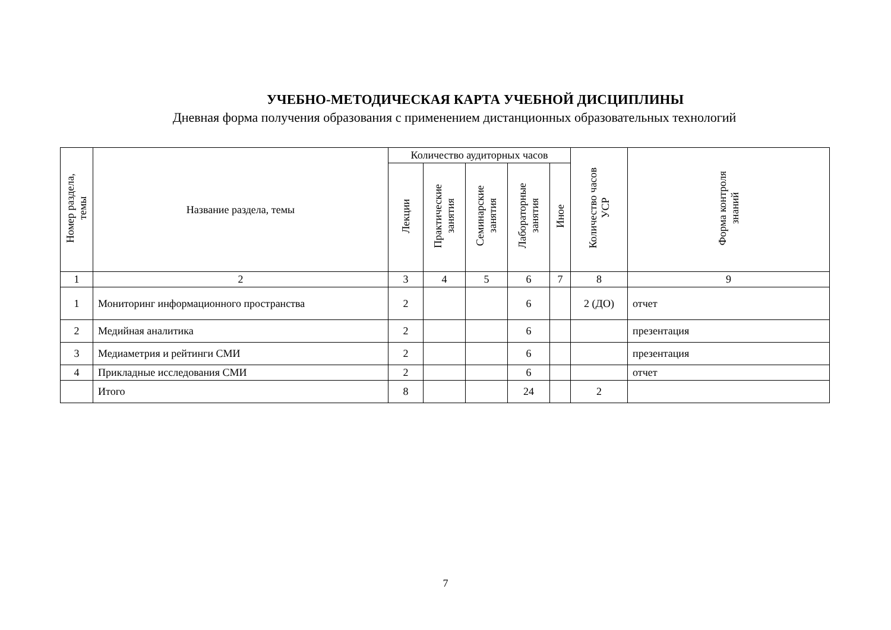УЧЕБНО-МЕТОДИЧЕСКАЯ КАРТА УЧЕБНОЙ ДИСЦИПЛИНЫ
Дневная форма получения образования с применением дистанционных образовательных технологий
| Номер раздела, темы | Название раздела, темы | Количество аудиторных часов | | | | | Количество часов УСР | Форма контроля знаний |
| --- | --- | --- | --- | --- | --- | --- | --- | --- |
| | | Лекции | Практические занятия | Семинарские занятия | Лабораторные занятия | Иное | | |
| 1 | 2 | 3 | 4 | 5 | 6 | 7 | 8 | 9 |
| 1 | Мониторинг информационного пространства | 2 | | | 6 | | 2 (ДО) | отчет |
| 2 | Медийная аналитика | 2 | | | 6 | | | презентация |
| 3 | Медиаметрия и рейтинги СМИ | 2 | | | 6 | | | презентация |
| 4 | Прикладные исследования СМИ | 2 | | | 6 | | | отчет |
| | Итого | 8 | | | 24 | | 2 | |
7